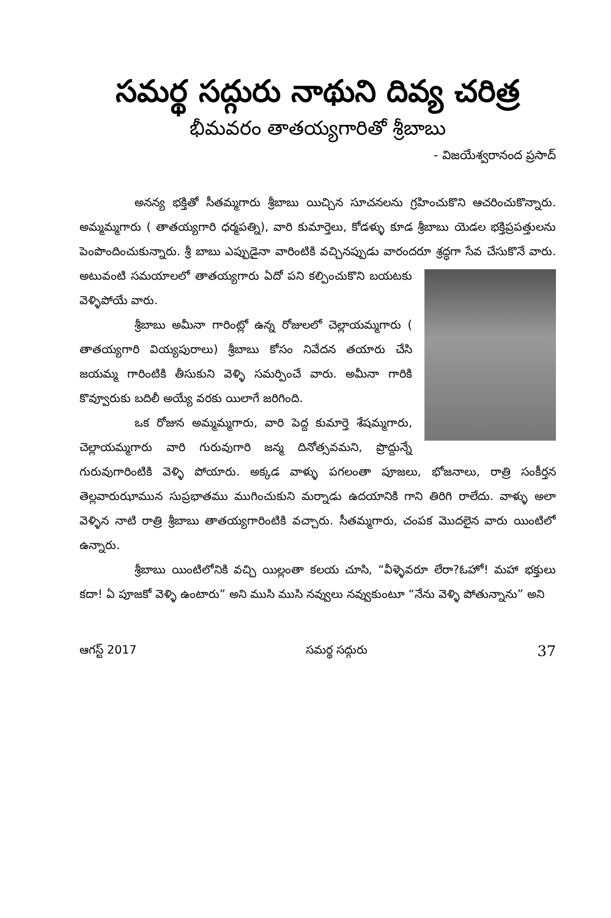సమర్థ సద్గురు నాథుని దివ్య చరిత్ర
భీమవరం తాతయ్యగారితో శ్రీబాబు
- విజయేశ్వరానంద ప్రసాద్
అనన్య భక్తితో సీతమ్మగారు శ్రీబాబు యిచ్చిన సూచనలను గ్రహించుకొని ఆచరించుకొన్నారు. అమ్మమ్మగారు ( తాతయ్యగారి ధర్మపత్ని), వారి కుమార్తెలు, కోడళ్ళు కూడ శ్రీబాబు యెడల భక్తిప్రపత్తులను పెంపొందించుకున్నారు. శ్రీ బాబు ఎప్పుడైనా వారింటికి వచ్చినప్పుడు వారందరూ శ్రద్ధగా సేవ చేసుకొనే వారు. అటువంటి సమయాలలో తాతయ్యగారు ఏదో పని కల్పించుకొని బయటకు వెళ్ళిపోయే వారు.
శ్రీబాబు అమీనా గారింట్లో ఉన్న రోజులలో చెల్లాయమ్మగారు ( తాతయ్యగారి వియ్యపురాలు) శ్రీబాబు కోసం నివేదన తయారు చేసి జయమ్మ గారింటికి తీసుకుని వెళ్ళి సమర్పించే వారు. అమీనా గారికి కొవ్వూరుకు బదిలీ అయ్యే వరకు యిలాగే జరిగింది.
ఒక రోజున అమ్మమ్మగారు, వారి పెద్ద కుమార్తె శేషమ్మగారు, చెల్లాయమ్మగారు వారి గురువుగారి జన్మ దినోత్సవమని, ప్రొద్దున్నే గురువుగారింటికి వెళ్ళి పోయారు. అక్కడ వాళ్ళు పగలంతా పూజలు, భోజనాలు, రాత్రి సంకీర్తన తెల్లవారుఝామున సుప్రభాతము ముగించుకుని మర్నాడు ఉదయానికి గాని తిరిగి రాలేదు. వాళ్ళు అలా వెళ్ళిన నాటి రాత్రి శ్రీబాబు తాతయ్యగారింటికి వచ్చారు. సీతమ్మగారు, చంపక మొదలైన వారు యింటిలో ఉన్నారు.
శ్రీబాబు యింటిలోనికి వచ్చి యిల్లంతా కలయ చూసి, “వీళ్ళెవరూ లేరా?ఓహో! మహా భక్తులు కదా! ఏ పూజకో వెళ్ళి ఉంటారు” అని ముసి ముసి నవ్వులు నవ్వుకుంటూ “నేను వెళ్ళి పోతున్నాను” అని
ఆగస్ట్ 2017 సమర్థ సద్గురు 37